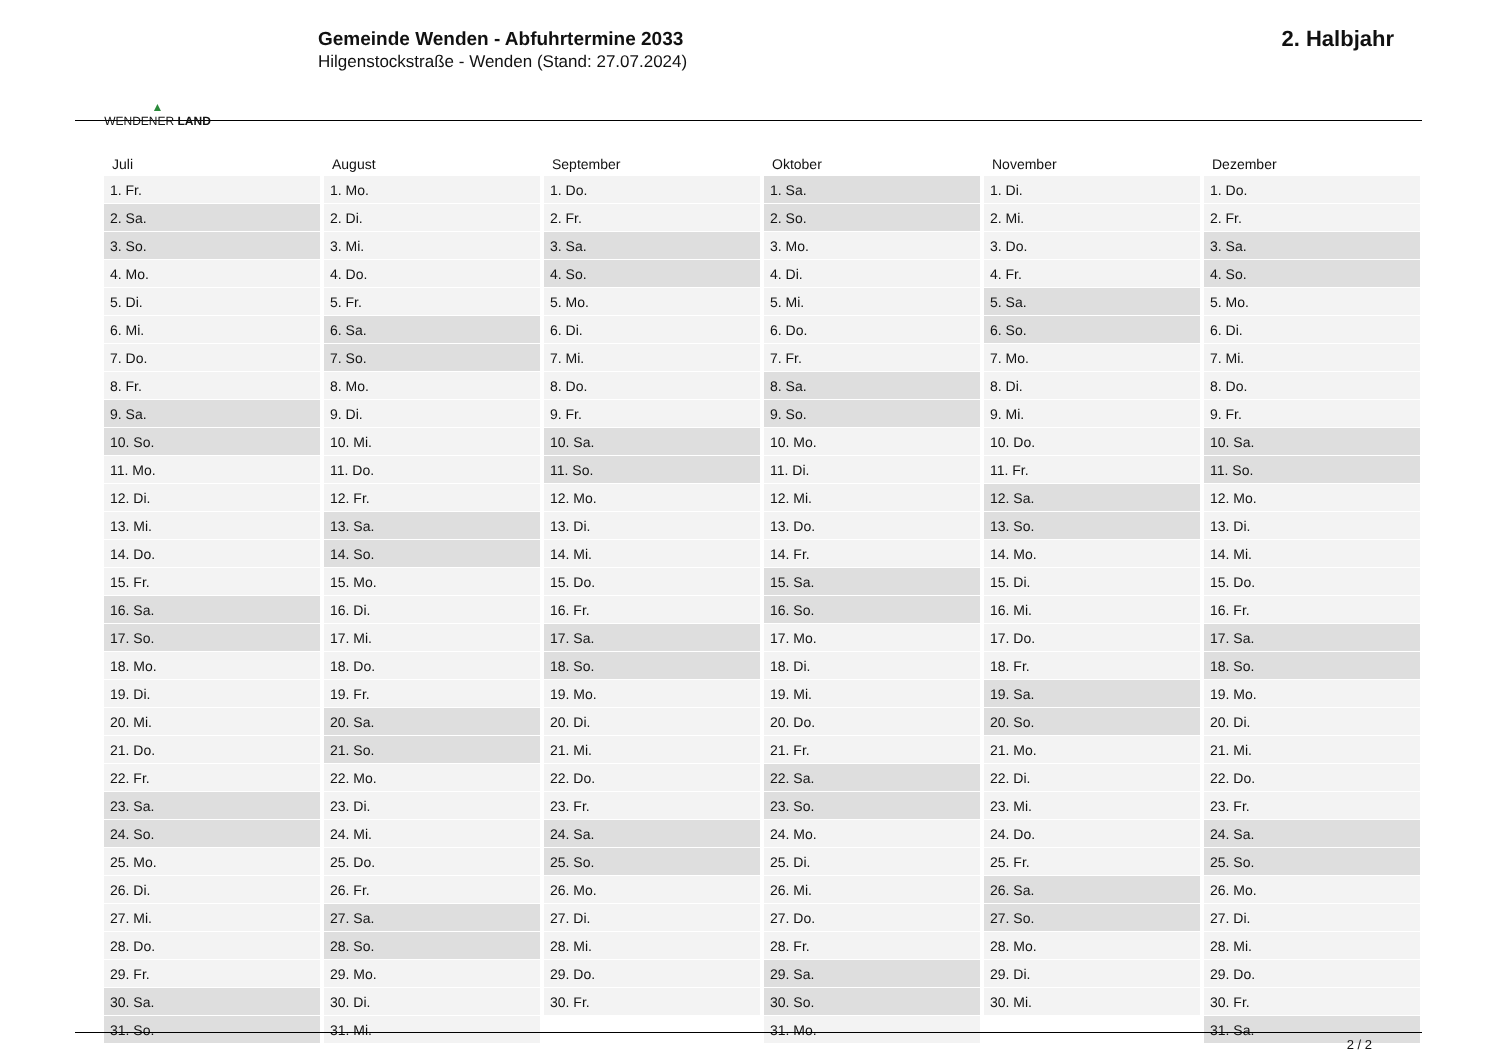▲
WENDENER LAND
Gemeinde Wenden - Abfuhrtermine 2033
Hilgenstockstraße - Wenden (Stand: 27.07.2024)
2. Halbjahr
| Juli | August | September | Oktober | November | Dezember |
| --- | --- | --- | --- | --- | --- |
| 1. Fr. | 1. Mo. | 1. Do. | 1. Sa. | 1. Di. | 1. Do. |
| 2. Sa. | 2. Di. | 2. Fr. | 2. So. | 2. Mi. | 2. Fr. |
| 3. So. | 3. Mi. | 3. Sa. | 3. Mo. | 3. Do. | 3. Sa. |
| 4. Mo. | 4. Do. | 4. So. | 4. Di. | 4. Fr. | 4. So. |
| 5. Di. | 5. Fr. | 5. Mo. | 5. Mi. | 5. Sa. | 5. Mo. |
| 6. Mi. | 6. Sa. | 6. Di. | 6. Do. | 6. So. | 6. Di. |
| 7. Do. | 7. So. | 7. Mi. | 7. Fr. | 7. Mo. | 7. Mi. |
| 8. Fr. | 8. Mo. | 8. Do. | 8. Sa. | 8. Di. | 8. Do. |
| 9. Sa. | 9. Di. | 9. Fr. | 9. So. | 9. Mi. | 9. Fr. |
| 10. So. | 10. Mi. | 10. Sa. | 10. Mo. | 10. Do. | 10. Sa. |
| 11. Mo. | 11. Do. | 11. So. | 11. Di. | 11. Fr. | 11. So. |
| 12. Di. | 12. Fr. | 12. Mo. | 12. Mi. | 12. Sa. | 12. Mo. |
| 13. Mi. | 13. Sa. | 13. Di. | 13. Do. | 13. So. | 13. Di. |
| 14. Do. | 14. So. | 14. Mi. | 14. Fr. | 14. Mo. | 14. Mi. |
| 15. Fr. | 15. Mo. | 15. Do. | 15. Sa. | 15. Di. | 15. Do. |
| 16. Sa. | 16. Di. | 16. Fr. | 16. So. | 16. Mi. | 16. Fr. |
| 17. So. | 17. Mi. | 17. Sa. | 17. Mo. | 17. Do. | 17. Sa. |
| 18. Mo. | 18. Do. | 18. So. | 18. Di. | 18. Fr. | 18. So. |
| 19. Di. | 19. Fr. | 19. Mo. | 19. Mi. | 19. Sa. | 19. Mo. |
| 20. Mi. | 20. Sa. | 20. Di. | 20. Do. | 20. So. | 20. Di. |
| 21. Do. | 21. So. | 21. Mi. | 21. Fr. | 21. Mo. | 21. Mi. |
| 22. Fr. | 22. Mo. | 22. Do. | 22. Sa. | 22. Di. | 22. Do. |
| 23. Sa. | 23. Di. | 23. Fr. | 23. So. | 23. Mi. | 23. Fr. |
| 24. So. | 24. Mi. | 24. Sa. | 24. Mo. | 24. Do. | 24. Sa. |
| 25. Mo. | 25. Do. | 25. So. | 25. Di. | 25. Fr. | 25. So. |
| 26. Di. | 26. Fr. | 26. Mo. | 26. Mi. | 26. Sa. | 26. Mo. |
| 27. Mi. | 27. Sa. | 27. Di. | 27. Do. | 27. So. | 27. Di. |
| 28. Do. | 28. So. | 28. Mi. | 28. Fr. | 28. Mo. | 28. Mi. |
| 29. Fr. | 29. Mo. | 29. Do. | 29. Sa. | 29. Di. | 29. Do. |
| 30. Sa. | 30. Di. | 30. Fr. | 30. So. | 30. Mi. | 30. Fr. |
| 31. So. | 31. Mi. | | 31. Mo. | | 31. Sa. |
2 / 2